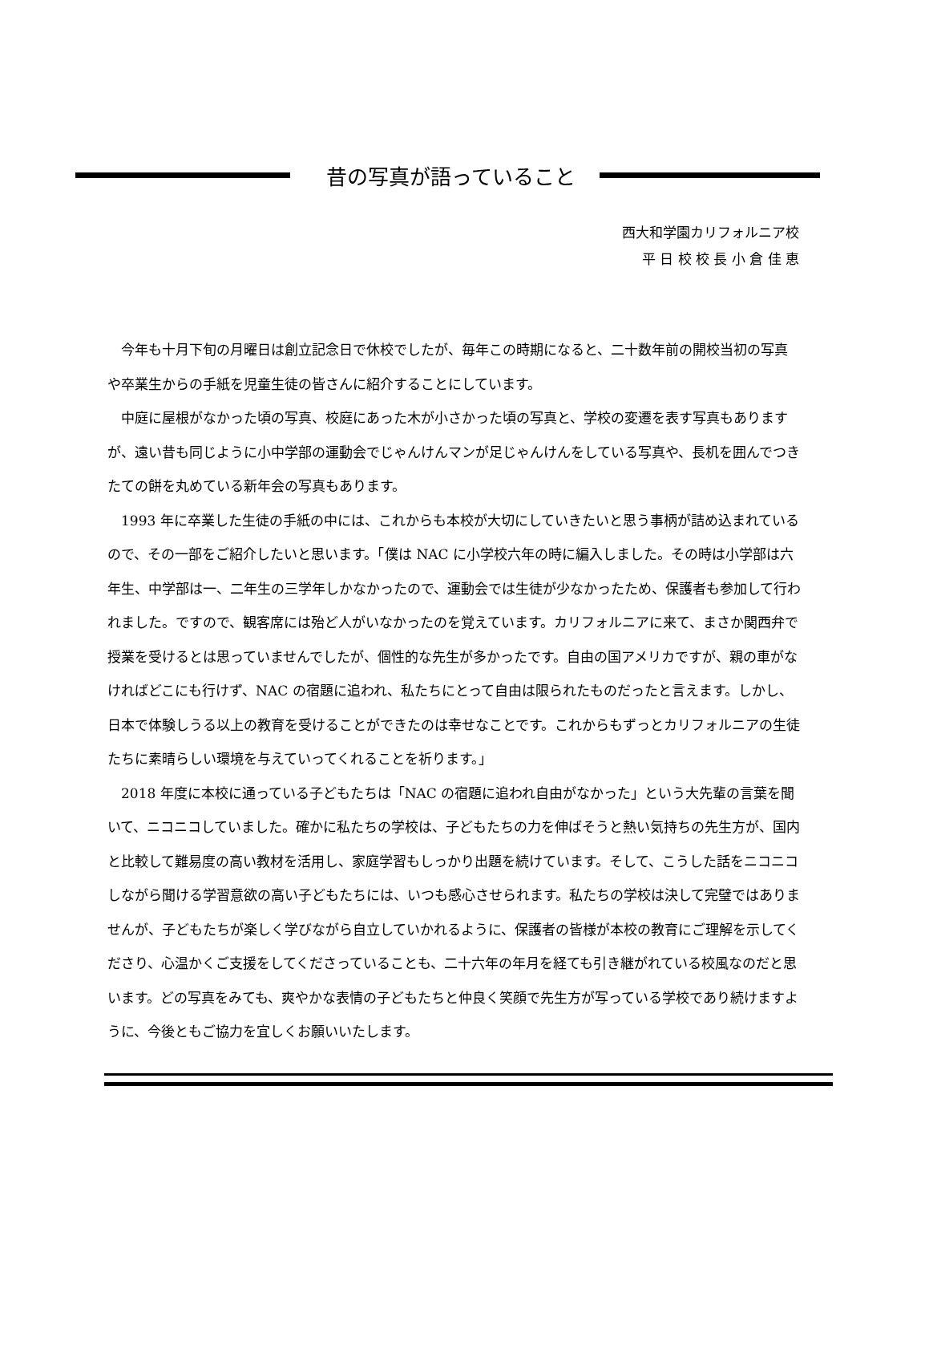昔の写真が語っていること
西大和学園カリフォルニア校
平 日 校 校 長 小 倉 佳 恵
今年も十月下旬の月曜日は創立記念日で休校でしたが、毎年この時期になると、二十数年前の開校当初の写真や卒業生からの手紙を児童生徒の皆さんに紹介することにしています。
中庭に屋根がなかった頃の写真、校庭にあった木が小さかった頃の写真と、学校の変遷を表す写真もありますが、遠い昔も同じように小中学部の運動会でじゃんけんマンが足じゃんけんをしている写真や、長机を囲んでつきたての餅を丸めている新年会の写真もあります。
1993 年に卒業した生徒の手紙の中には、これからも本校が大切にしていきたいと思う事柄が詰め込まれているので、その一部をご紹介したいと思います。「僕は NAC に小学校六年の時に編入しました。その時は小学部は六年生、中学部は一、二年生の三学年しかなかったので、運動会では生徒が少なかったため、保護者も参加して行われました。ですので、観客席には殆ど人がいなかったのを覚えています。カリフォルニアに来て、まさか関西弁で授業を受けるとは思っていませんでしたが、個性的な先生が多かったです。自由の国アメリカですが、親の車がなければどこにも行けず、NAC の宿題に追われ、私たちにとって自由は限られたものだったと言えます。しかし、日本で体験しうる以上の教育を受けることができたのは幸せなことです。これからもずっとカリフォルニアの生徒たちに素晴らしい環境を与えていってくれることを祈ります。」
2018 年度に本校に通っている子どもたちは「NAC の宿題に追われ自由がなかった」という大先輩の言葉を聞いて、ニコニコしていました。確かに私たちの学校は、子どもたちの力を伸ばそうと熱い気持ちの先生方が、国内と比較して難易度の高い教材を活用し、家庭学習もしっかり出題を続けています。そして、こうした話をニコニコしながら聞ける学習意欲の高い子どもたちには、いつも感心させられます。私たちの学校は決して完璧ではありませんが、子どもたちが楽しく学びながら自立していかれるように、保護者の皆様が本校の教育にご理解を示してくださり、心温かくご支援をしてくださっていることも、二十六年の年月を経ても引き継がれている校風なのだと思います。どの写真をみても、爽やかな表情の子どもたちと仲良く笑顔で先生方が写っている学校であり続けますように、今後ともご協力を宜しくお願いいたします。